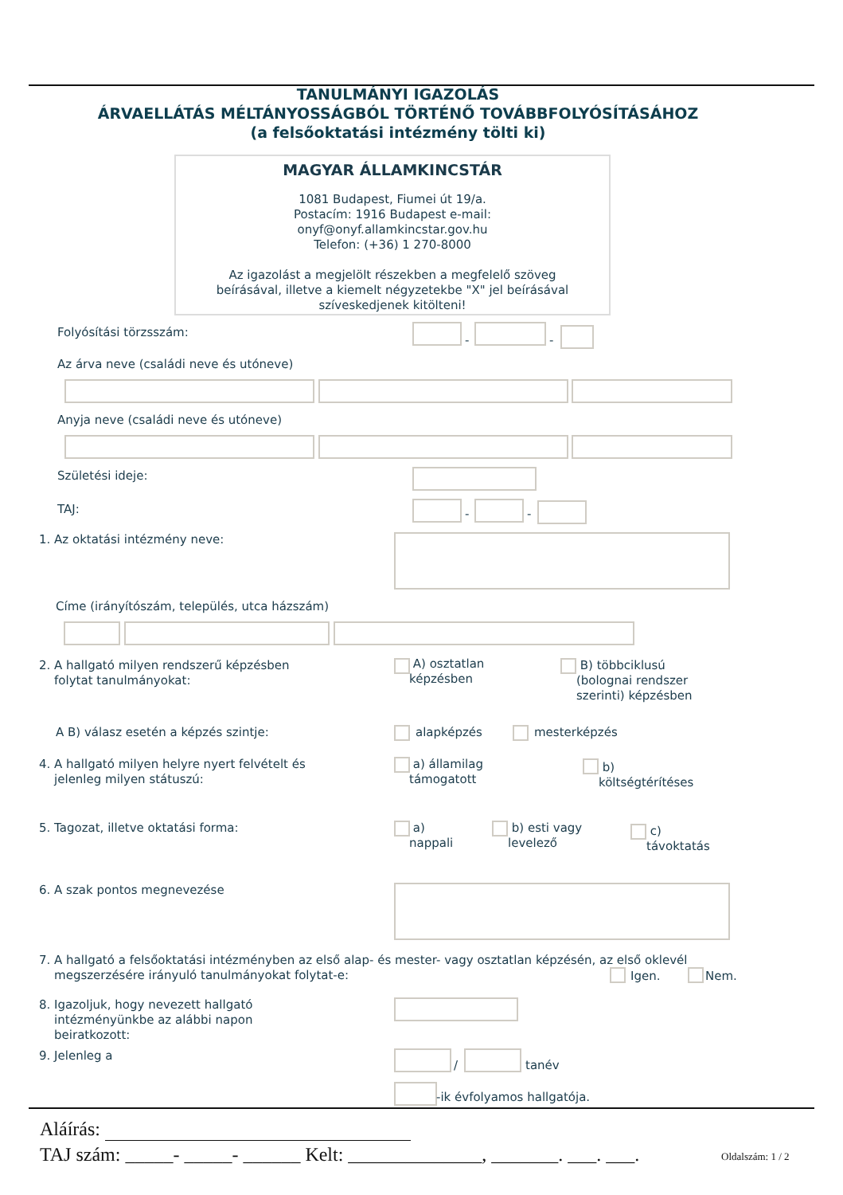TANULMÁNYI IGAZOLÁS
ÁRVAELLÁTÁS MÉLTÁNYOSSÁGBÓL TÖRTÉNŐ TOVÁBBFOLYÓSÍTÁSÁHOZ
(a felsőoktatási intézmény tölti ki)
MAGYAR ÁLLAMKINCSTÁR
1081 Budapest, Fiumei út 19/a.
Postacím: 1916 Budapest e-mail:
onyf@onyf.allamkincstar.gov.hu
Telefon: (+36) 1 270-8000
Az igazolást a megjelölt részekben a megfelelő szöveg
beírásával, illetve a kiemelt négyzetekbe "X" jel beírásával
szíveskedjenek kitölteni!
Folyósítási törzsszám:
- -
Az árva neve (családi neve és utóneve)
Anyja neve (családi neve és utóneve)
Születési ideje:
TAJ: - -
1. Az oktatási intézmény neve:
Címe (irányítószám, település, utca házszám)
2. A hallgató milyen rendszerű képzésben
folytat tanulmányokat:
A) osztatlan
képzésben
B) többciklusú
(bolognai rendszer
szerinti) képzésben
A B) válasz esetén a képzés szintje:
alapképzés mesterképzés
4. A hallgató milyen helyre nyert felvételt és
jelenleg milyen státuszú:
a) államilag
támogatott
b)
költségtérítéses
5. Tagozat, illetve oktatási forma:
a)
nappali
b) esti vagy
levelező
c)
távoktatás
6. A szak pontos megnevezése
7. A hallgató a felsőoktatási intézményben az első alap- és mester- vagy osztatlan képzésén, az első oklevél
megszerzésére irányuló tanulmányokat folytat-e:
Igen. Nem.
8. Igazoljuk, hogy nevezett hallgató
intézményünkbe az alábbi napon
beiratkozott:
9. Jelenleg a
/ tanév
-ik évfolyamos hallgatója.
Aláírás:
TAJ szám: _____- _____- ______ Kelt: ______________, _______. ___. ___.
Oldalszám: 1 / 2